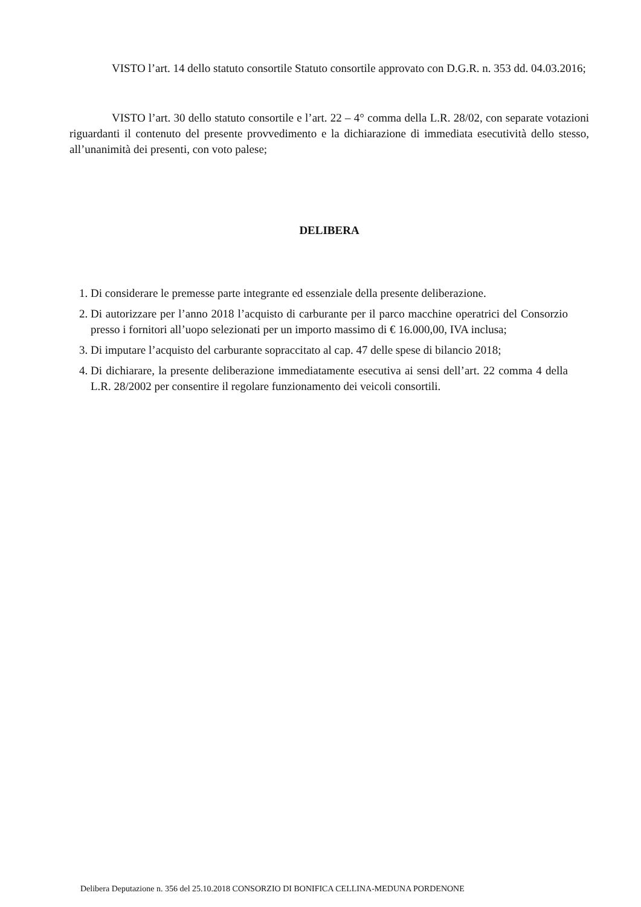VISTO l’art. 14 dello statuto consortile Statuto consortile approvato con D.G.R. n. 353 dd. 04.03.2016;
VISTO l’art. 30 dello statuto consortile e l’art. 22 – 4° comma della L.R. 28/02, con separate votazioni riguardanti il contenuto del presente provvedimento e la dichiarazione di immediata esecutività dello stesso, all’unanimità dei presenti, con voto palese;
DELIBERA
1. Di considerare le premesse parte integrante ed essenziale della presente deliberazione.
2. Di autorizzare per l’anno 2018 l’acquisto di carburante per il parco macchine operatrici del Consorzio presso i fornitori all’uopo selezionati per un importo massimo di € 16.000,00, IVA inclusa;
3. Di imputare l’acquisto del carburante sopraccitato al cap. 47 delle spese di bilancio 2018;
4. Di dichiarare, la presente deliberazione immediatamente esecutiva ai sensi dell’art. 22 comma 4 della L.R. 28/2002 per consentire il regolare funzionamento dei veicoli consortili.
Delibera Deputazione n. 356 del 25.10.2018 CONSORZIO DI BONIFICA CELLINA-MEDUNA PORDENONE